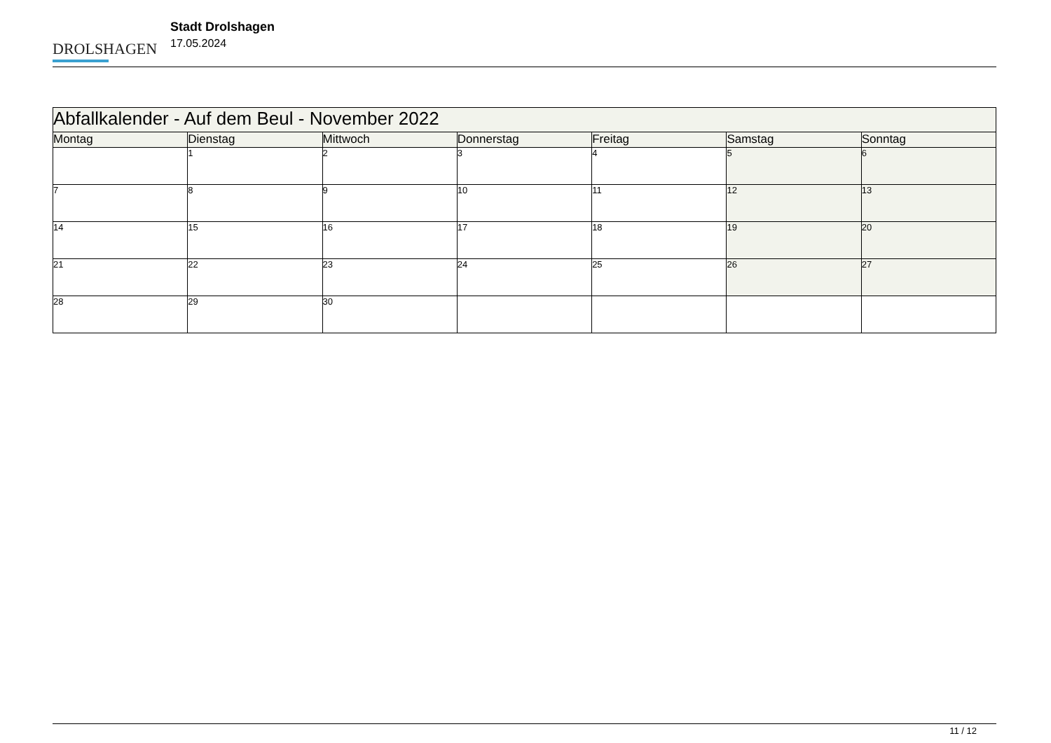DROLSHAGEN
Stadt Drolshagen
17.05.2024
| Abfallkalender - Auf dem Beul - November 2022 | | | | | | |
| --- | --- | --- | --- | --- | --- | --- |
| Montag | Dienstag | Mittwoch | Donnerstag | Freitag | Samstag | Sonntag |
| | 1 | 2 | 3 | 4 | 5 | 6 |
| 7 | 8 | 9 | 10 | 11 | 12 | 13 |
| 14 | 15 | 16 | 17 | 18 | 19 | 20 |
| 21 | 22 | 23 | 24 | 25 | 26 | 27 |
| 28 | 29 | 30 | | | | |
11 / 12